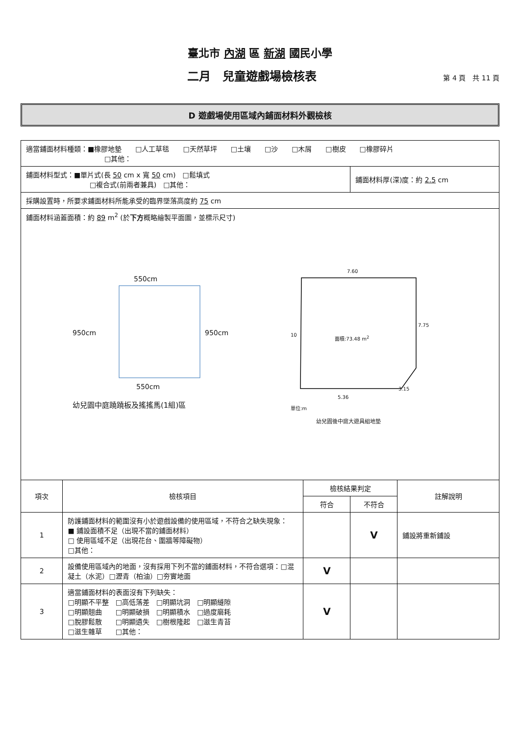臺北市 內湖 區 新湖 國民小學
二月　兒童遊戲場檢核表
第 4 頁　共 11 頁
D 遊戲場使用區域內鋪面材料外觀檢核
| 適當鋪面材料種類：■橡膠地墊 □人工草毯 □天然草坪 □土壤 □沙 □木屑 □樹皮 □橡膠碎片 □其他： | | | | |
| 鋪面材料型式：■單片式(長 50 cm x 寬 50 cm) □鬆填式 □複合式(前兩者兼具) □其他： | | | 鋪面材料厚(深)度：約 2.5 cm | |
| 採購設置時，所要求鋪面材料所能承受的臨界墜落高度約 75 cm | | | | |
| 鋪面材料涵蓋面積：約 89 m<sup>2</sup> (於 下方 概略繪製平面圖，並標示尺寸) 550cm 950cm 950cm 550cm 幼兒園中庭蹺蹺板及搖搖馬(1組)區 7.60 10 面積:73.48 m<sup>2</sup> 7.75 3.15 5.36 單位:m 幼兒園後中庭大遊具組地墊 | | | | |
| 項次 | 檢核項目 | 檢核結果判定 | | 註解說明 |
| | | 符合 | 不符合 | |
| 1 | 防護鋪面材料的範圍沒有小於遊戲設備的使用區域，不符合之缺失現象： ■ 鋪設面積不足（出現不當的鋪面材料） □ 使用區域不足（出現花台、圍牆等障礙物） □其他： | | V | 鋪設將重新鋪設 |
| 2 | 設備使用區域內的地面，沒有採用下列不當的鋪面材料，不符合選項：□混凝土（水泥）□瀝青（柏油）□夯實地面 | V | | |
| 3 | 適當鋪面材料的表面沒有下列缺失： □明顯不平整 □高低落差 □明顯坑洞 □明顯縫隙 □明顯翹曲 □明顯破損 □明顯積水 □過度磨耗 □脫膠鬆散 □明顯遺失 □樹根隆起 □滋生青苔 □滋生雜草 □其他： | V | | |